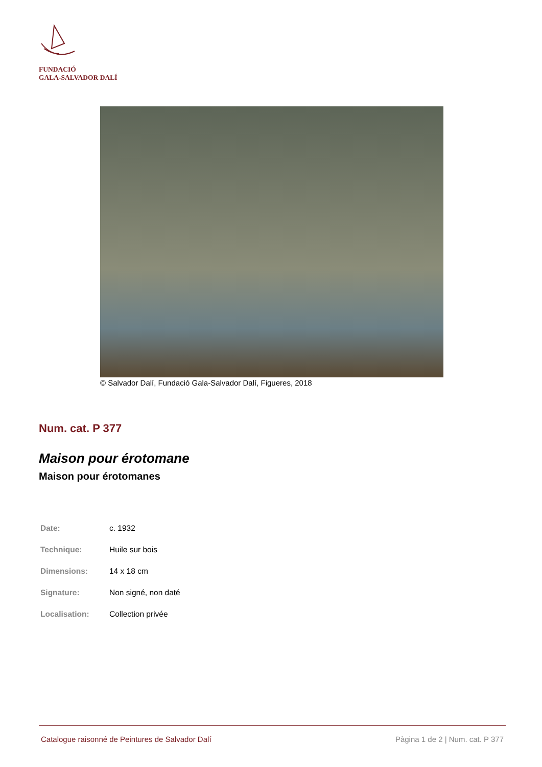FUNDACIÓ
GALA-SALVADOR DALÍ
© Salvador Dalí, Fundació Gala-Salvador Dalí, Figueres, 2018
Num. cat. P 377
Maison pour érotomane
Maison pour érotomanes
| Date: | c. 1932 |
| Technique: | Huile sur bois |
| Dimensions: | 14 x 18 cm |
| Signature: | Non signé, non daté |
| Localisation: | Collection privée |
Catalogue raisonné de Peintures de Salvador Dalí Pàgina 1 de 2 | Num. cat. P 377